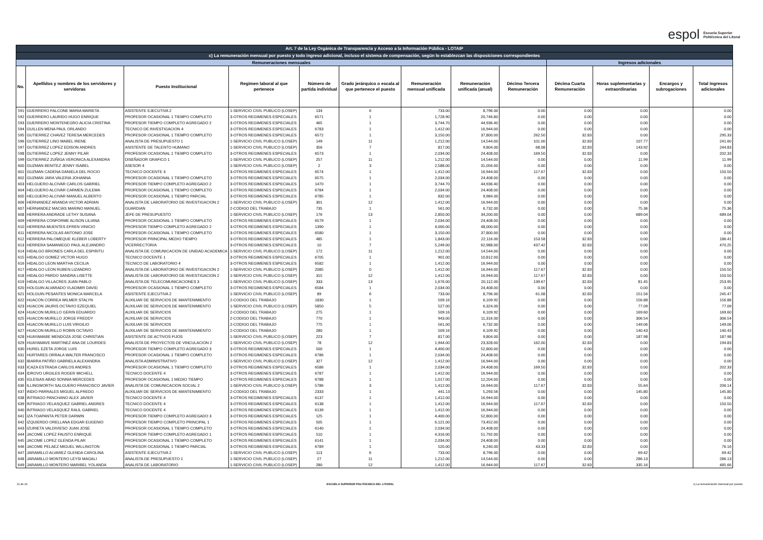espol Escuela Superior
Politécnica del Litoral
| Art. 7 de la Ley Orgánica de Transparencia y Acceso a la Información Pública - LOTAIP | | | | | | | | | | | | |
| --- | --- | --- | --- | --- | --- | --- | --- | --- | --- | --- | --- | --- |
| c) La remuneración mensual por puesto y todo ingreso adicional, incluso el sistema de compensación, según lo establezcan las disposiciones correspondientes | | | | | | | | | | | | |
| Remuneraciones mensuales | | | | | | | | | Ingresos adicionales | | | |
| No. | Apellidos y nombres de los servidores y servidoras | Puesto Institucional | Regimen laboral al que pertenece | Número de partida individual | Grado jerárquico o escala al que pertenece el puesto | Remuneración mensual unificada | Remuneración unificada (anual) | Décimo Tercera Remuneración | Décima Cuarta Remuneración | Horas suplementarias y extraordinarias | Encargos y subrogaciones | Total ingresos adicionales |
| 591 | GUERRERO FALCONE MARIA MARIETA | ASISTENTE EJECUTIVA 2 | 1-SERVICIO CIVIL PUBLICO (LOSEP) | 134 | 6 | 733.00 | 8,796.00 | 0.00 | 0.00 | 0.00 | | 0.00 |
| 592 | GUERRERO LAURIDO HUGO ENRIQUE | PROFESOR OCASIONAL 1 TIEMPO COMPLETO | 3-OTROS REGIMENES ESPECIALES | 6571 | 1 | 1,728.90 | 20,746.80 | 0.00 | 0.00 | 0.00 | | 0.00 |
| 593 | GUERRERO MONTENEGRO ALICIA CRISTINA | PROFESOR TIEMPO COMPLETO AGREGADO 2 | 3-OTROS REGIMENES ESPECIALES | 465 | 1 | 3,744.70 | 44,936.40 | 0.00 | 0.00 | 0.00 | | 0.00 |
| 594 | GUILLEN MENA PAUL ORLANDO | TECNICO DE INVESTIGACION 4 | 3-OTROS REGIMENES ESPECIALES | 6783 | 1 | 1,412.00 | 16,944.00 | 0.00 | 0.00 | 0.00 | | 0.00 |
| 595 | GUTIERREZ CHAVEZ TERESA MERCEDES | PROFESOR OCASIONAL 1 TIEMPO COMPLETO | 3-OTROS REGIMENES ESPECIALES | 6572 | 1 | 3,150.00 | 37,800.00 | 262.50 | 32.83 | 0.00 | | 295.33 |
| 596 | GUTIERREZ LINO MABEL IRENE | ANALISTA DE PRESUPUESTO 1 | 1-SERVICIO CIVIL PUBLICO (LOSEP) | 149 | 11 | 1,212.00 | 14,544.00 | 101.00 | 32.83 | 107.77 | | 241.60 |
| 597 | GUTIERREZ LOPEZ EDISON ANDRES | ASISTENTE DE TALENTO HUMANO | 1-SERVICIO CIVIL PUBLICO (LOSEP) | 356 | 7 | 817.00 | 9,804.00 | 68.08 | 32.83 | 143.92 | | 244.83 |
| 598 | GUTIERREZ LOPEZ JENNY PILAR | PROFESOR OCASIONAL 1 TIEMPO COMPLETO | 3-OTROS REGIMENES ESPECIALES | 6573 | 1 | 2,034.00 | 24,408.00 | 169.50 | 32.83 | 0.00 | | 202.33 |
| 599 | GUTIERREZ ZUÑIGA VERONICA ALEXANDRA | DISEÑADOR GRAFICO 1 | 1-SERVICIO CIVIL PUBLICO (LOSEP) | 257 | 11 | 1,212.00 | 14,544.00 | 0.00 | 0.00 | 11.99 | | 11.99 |
| 600 | GUZMAN BENITEZ JENNY ISABEL | ASESOR 4 | 1-SERVICIO CIVIL PUBLICO (LOSEP) | 2 | 3 | 2,588.00 | 31,056.00 | 0.00 | 0.00 | 0.00 | | 0.00 |
| 601 | GUZMAN CADENA DANIELA DEL ROCIO | TECNICO DOCENTE 4 | 3-OTROS REGIMENES ESPECIALES | 6574 | 1 | 1,412.00 | 16,944.00 | 117.67 | 32.83 | 0.00 | | 150.50 |
| 602 | GUZMAN JARA VALERIA JOHANNA | PROFESOR OCASIONAL 1 TIEMPO COMPLETO | 3-OTROS REGIMENES ESPECIALES | 6575 | 1 | 2,034.00 | 24,408.00 | 0.00 | 0.00 | 0.00 | | 0.00 |
| 603 | HELGUERO ALCIVAR CARLOS GABRIEL | PROFESOR TIEMPO COMPLETO AGREGADO 2 | 3-OTROS REGIMENES ESPECIALES | 1470 | 1 | 3,744.70 | 44,936.40 | 0.00 | 0.00 | 0.00 | | 0.00 |
| 604 | HELGUERO ALCIVAR CARMEN ZULEMA | PROFESOR OCASIONAL 1 TIEMPO COMPLETO | 3-OTROS REGIMENES ESPECIALES | 6784 | 1 | 2,034.00 | 24,408.00 | 0.00 | 0.00 | 0.00 | | 0.00 |
| 605 | HELGUERO ALCIVAR MANUEL ALBERTO | PROFESOR OCASIONAL 1 TIEMPO PARCIAL | 3-OTROS REGIMENES ESPECIALES | 6785 | 1 | 832.00 | 9,984.00 | 0.00 | 0.00 | 0.00 | | 0.00 |
| 606 | HERNANDEZ ARANDA VICTOR ADRIAN | ANALISTA DE LABORATORIO DE INVESTIGACION 2 | 1-SERVICIO CIVIL PUBLICO (LOSEP) | 301 | 12 | 1,412.00 | 16,944.00 | 0.00 | 0.00 | 0.00 | | 0.00 |
| 607 | HERNANDEZ MACIAS MARINO MANUEL | GUARDIAN | 2-CODIGO DEL TRABAJO | 735 | 1 | 561.00 | 6,732.00 | 0.00 | 0.00 | 75.36 | | 75.36 |
| 608 | HERRERA ANDRADE LETHY SUSANA | JEFE DE PRESUPUESTO | 1-SERVICIO CIVIL PUBLICO (LOSEP) | 176 | 13 | 2,850.00 | 34,200.00 | 0.00 | 0.00 | 689.04 | | 689.04 |
| 609 | HERRERA CONFORME ALISON LILIANA | PROFESOR OCASIONAL 1 TIEMPO COMPLETO | 3-OTROS REGIMENES ESPECIALES | 6579 | 1 | 2,034.00 | 24,408.00 | 0.00 | 0.00 | 0.00 | | 0.00 |
| 610 | HERRERA MUENTES EFREN VINICIO | PROFESOR TIEMPO COMPLETO AGREGADO 2 | 3-OTROS REGIMENES ESPECIALES | 1390 | 1 | 4,000.00 | 48,000.00 | 0.00 | 0.00 | 0.00 | | 0.00 |
| 611 | HERRERA NICOLAS ANTONIO JOSE | PROFESOR OCASIONAL 1 TIEMPO COMPLETO | 3-OTROS REGIMENES ESPECIALES | 6580 | 1 | 3,150.00 | 37,800.00 | 0.00 | 0.00 | 0.00 | | 0.00 |
| 612 | HERRERA PALOMEQUE KLEBER LOBERTY | PROFESOR PRINCIPAL MEDIO TIEMPO | 3-OTROS REGIMENES ESPECIALES | 485 | 1 | 1,843.00 | 22,116.00 | 153.58 | 32.83 | 0.00 | | 186.41 |
| 613 | HERRERA SAMANIEGO PAUL ALEJANDRO | VICERRECTOR/A | 3-OTROS REGIMENES ESPECIALES | 10 | 7 | 5,249.00 | 62,988.00 | 437.42 | 32.83 | 0.00 | | 470.25 |
| 614 | HIDALGO BRIONES CARLA DEL ESPIRITU | ANALISTA DE COMUNICACION DE UNIDAD ACADEMICA | 1-SERVICIO CIVIL PUBLICO (LOSEP) | 172 | 11 | 1,212.00 | 14,544.00 | 0.00 | 0.00 | 0.00 | | 0.00 |
| 615 | HIDALGO GOMEZ VICTOR HUGO | TECNICO DOCENTE 1 | 3-OTROS REGIMENES ESPECIALES | 6705 | 1 | 901.00 | 10,812.00 | 0.00 | 0.00 | 0.00 | | 0.00 |
| 616 | HIDALGO LEON MARTHA CECILIA | TECNICO DE LABORATORIO 4 | 3-OTROS REGIMENES ESPECIALES | 6582 | 1 | 1,412.00 | 16,944.00 | 0.00 | 0.00 | 0.00 | | 0.00 |
| 617 | HIDALGO LEON RUBEN LIZANDRO | ANALISTA DE LABORATORIO DE INVESTIGACION 2 | 1-SERVICIO CIVIL PUBLICO (LOSEP) | 2085 | 0 | 1,412.00 | 16,944.00 | 117.67 | 32.83 | 0.00 | | 150.50 |
| 618 | HIDALGO PARDO SANDRA LISETTE | ANALISTA DE LABORATORIO DE INVESTIGACION 2 | 1-SERVICIO CIVIL PUBLICO (LOSEP) | 315 | 12 | 1,412.00 | 16,944.00 | 117.67 | 32.83 | 0.00 | | 150.50 |
| 619 | HIDALGO VILLACRES JUAN PABLO | ANALISTA DE TELECOMUNICACIONES 3 | 1-SERVICIO CIVIL PUBLICO (LOSEP) | 333 | 13 | 1,676.00 | 20,112.00 | 139.67 | 32.83 | 81.45 | | 253.95 |
| 620 | HOLGUIN ALVARADO VLADIMIR DAVID | PROFESOR OCASIONAL 1 TIEMPO COMPLETO | 3-OTROS REGIMENES ESPECIALES | 6584 | 1 | 2,034.00 | 24,408.00 | 0.00 | 0.00 | 0.00 | | 0.00 |
| 621 | HOLGUIN PESANTES MONICA MARCELA | ASISTENTE EJECUTIVA 2 | 1-SERVICIO CIVIL PUBLICO (LOSEP) | 89 | 6 | 733.00 | 8,796.00 | 61.08 | 32.83 | 151.56 | | 245.47 |
| 622 | HUACON CORREA WILMER STALYN | AUXILIAR DE SERVICIOS DE MANTENIMIENTO | 2-CODIGO DEL TRABAJO | 1830 | 1 | 509.16 | 6,109.92 | 0.00 | 0.00 | 156.88 | | 156.88 |
| 623 | HUACON JAURIS OCTAVIO EZEQUIEL | AUXILIAR DE SERVICIOS DE MANTENIMIENTO | 1-SERVICIO CIVIL PUBLICO (LOSEP) | 5850 | 5 | 527.00 | 6,324.00 | 0.00 | 0.00 | 77.09 | | 77.09 |
| 624 | HUACON MURILLO GERIN EDUARDO | AUXILIAR DE SERVICIOS | 2-CODIGO DEL TRABAJO | 275 | 1 | 509.16 | 6,109.92 | 0.00 | 0.00 | 169.60 | | 169.60 |
| 625 | HUACON MURILLO JORGE FREDDY | AUXILIAR DE SERVICIOS | 2-CODIGO DEL TRABAJO | 770 | 1 | 943.00 | 11,316.00 | 0.00 | 0.00 | 306.54 | | 306.54 |
| 626 | HUACON MURILLO LUIS VIRGILIO | AUXILIAR DE SERVICIOS | 2-CODIGO DEL TRABAJO | 775 | 1 | 561.00 | 6,732.00 | 0.00 | 0.00 | 149.06 | | 149.06 |
| 627 | HUACON MURILLO ROBIN OCTAVIO | AUXILIAR DE SERVICIOS DE MANTENIMIENTO | 2-CODIGO DEL TRABAJO | 280 | 1 | 509.16 | 6,109.92 | 0.00 | 0.00 | 140.43 | | 140.43 |
| 628 | HUAYAMABE MENDOZA JOSE CHRISTIAN | ASISTENTE DE ACTIVOS FIJOS | 1-SERVICIO CIVIL PUBLICO (LOSEP) | 223 | 7 | 817.00 | 9,804.00 | 0.00 | 0.00 | 187.98 | | 187.98 |
| 629 | HUAYAMAVE MARTINEZ ANA DE LOURDES | ANALISTA DE PROYECTOS DE VINCULACION 2 | 1-SERVICIO CIVIL PUBLICO (LOSEP) | 78 | 12 | 1,944.00 | 23,328.00 | 162.00 | 32.83 | 0.00 | | 194.83 |
| 630 | HUREL EZETA JORGE LUIS | PROFESOR TIEMPO COMPLETO AGREGADO 3 | 3-OTROS REGIMENES ESPECIALES | 500 | 1 | 4,400.00 | 52,800.00 | 0.00 | 0.00 | 0.00 | | 0.00 |
| 631 | HURTARES ORRALA WALTER FRANCISCO | PROFESOR OCASIONAL 1 TIEMPO COMPLETO | 3-OTROS REGIMENES ESPECIALES | 6786 | 1 | 2,034.00 | 24,408.00 | 0.00 | 0.00 | 0.00 | | 0.00 |
| 632 | IBARRA PATIÑO GABRIELA ALEXANDRA | ANALISTA ADMINISTRATIVO | 1-SERVICIO CIVIL PUBLICO (LOSEP) | 327 | 12 | 1,412.00 | 16,944.00 | 0.00 | 0.00 | 0.00 | | 0.00 |
| 633 | ICAZA ESTRADA CARLOS ANDRES | PROFESOR OCASIONAL 1 TIEMPO COMPLETO | 3-OTROS REGIMENES ESPECIALES | 6586 | 1 | 2,034.00 | 24,408.00 | 169.50 | 32.83 | 0.00 | | 202.33 |
| 634 | IDROVO URGILES ROGER MICHELL | TECNICO DOCENTE 4 | 3-OTROS REGIMENES ESPECIALES | 6787 | 1 | 1,412.00 | 16,944.00 | 0.00 | 0.00 | 0.00 | | 0.00 |
| 635 | IGLESIAS ABAD SONNIA MERCEDES | PROFESOR OCASIONAL 1 MEDIO TIEMPO | 3-OTROS REGIMENES ESPECIALES | 6788 | 1 | 1,017.00 | 12,204.00 | 0.00 | 0.00 | 0.00 | | 0.00 |
| 636 | ILLINGWORTH SALGUERO FRANCISCO JAVIER | ANALISTA DE COMUNICACION SOCIAL 2 | 1-SERVICIO CIVIL PUBLICO (LOSEP) | 5786 | 3 | 1,412.00 | 16,944.00 | 117.67 | 32.83 | 55.64 | | 206.14 |
| 637 | INDIO PARRALES MIGUEL ALFREDO | AUXILIAR DE SERVICIOS DE MANTENIMIENTO | 2-CODIGO DEL TRABAJO | 2333 | 1 | 441.13 | 5,293.56 | 0.00 | 0.00 | 145.80 | | 145.80 |
| 638 | INTRIAGO PANCHANO ALEX JAVIER | TECNICO DOCENTE 4 | 3-OTROS REGIMENES ESPECIALES | 6137 | 1 | 1,412.00 | 16,944.00 | 0.00 | 0.00 | 0.00 | | 0.00 |
| 639 | INTRIAGO VELASQUEZ GABRIEL ANDRES | TECNICO DOCENTE 4 | 3-OTROS REGIMENES ESPECIALES | 6138 | 1 | 1,412.00 | 16,944.00 | 117.67 | 32.83 | 0.00 | | 150.50 |
| 640 | INTRIAGO VELASQUEZ RAUL GABRIEL | TECNICO DOCENTE 4 | 3-OTROS REGIMENES ESPECIALES | 6139 | 1 | 1,412.00 | 16,944.00 | 0.00 | 0.00 | 0.00 | | 0.00 |
| 641 | IZA TOAPANTA PETER DARWIN | PROFESOR TIEMPO COMPLETO AGREGADO 3 | 3-OTROS REGIMENES ESPECIALES | 125 | 1 | 4,400.00 | 52,800.00 | 0.00 | 0.00 | 0.00 | | 0.00 |
| 642 | IZQUIERDO ORELLANA EDGAR EUGENIO | PROFESOR TIEMPO COMPLETO PRINCIPAL 1 | 3-OTROS REGIMENES ESPECIALES | 505 | 1 | 6,121.00 | 73,452.00 | 0.00 | 0.00 | 0.00 | | 0.00 |
| 643 | IZURIETA VALDIVIESO JUAN JOSE | PROFESOR OCASIONAL 1 TIEMPO COMPLETO | 3-OTROS REGIMENES ESPECIALES | 6140 | 1 | 2,034.00 | 24,408.00 | 0.00 | 0.00 | 0.00 | | 0.00 |
| 644 | JACOME LOPEZ FAUSTO ENRIQUE | PROFESOR TIEMPO COMPLETO AGREGADO 1 | 3-OTROS REGIMENES ESPECIALES | 510 | 1 | 4,316.00 | 51,792.00 | 0.00 | 0.00 | 0.00 | | 0.00 |
| 645 | JACOME LOPEZ GLENDA PILAR | PROFESOR OCASIONAL 1 TIEMPO COMPLETO | 3-OTROS REGIMENES ESPECIALES | 6141 | 1 | 2,034.00 | 24,408.00 | 0.00 | 0.00 | 0.00 | | 0.00 |
| 646 | JACOME PELAEZ MIGUEL WILLINGTON | PROFESOR OCASIONAL 1 TIEMPO PARCIAL | 3-OTROS REGIMENES ESPECIALES | 6789 | 1 | 520.00 | 6,240.00 | 43.33 | 32.83 | 0.00 | | 76.16 |
| 647 | JARAMILLO ALVAREZ GLENDA CAROLINA | ASISTENTE EJECUTIVA 2 | 1-SERVICIO CIVIL PUBLICO (LOSEP) | 113 | 6 | 733.00 | 8,796.00 | 0.00 | 0.00 | 69.42 | | 69.42 |
| 648 | JARAMILLO MONTERO LEYSI MAGALI | ANALISTA DE PRESUPUESTO 1 | 1-SERVICIO CIVIL PUBLICO (LOSEP) | 27 | 11 | 1,212.00 | 14,544.00 | 0.00 | 0.00 | 286.13 | | 286.13 |
| 649 | JARAMILLO MONTERO MARIBEL YOLANDA | ANALISTA DE LABORATORIO | 1-SERVICIO CIVIL PUBLICO (LOSEP) | 280 | 12 | 1,412.00 | 16,944.00 | 117.67 | 32.83 | 335.16 | | 485.66 |
11 de 26 ESCUELA SUPERIOR POLITECNICA DEL LITORAL c) La remuneración mensual por puesto